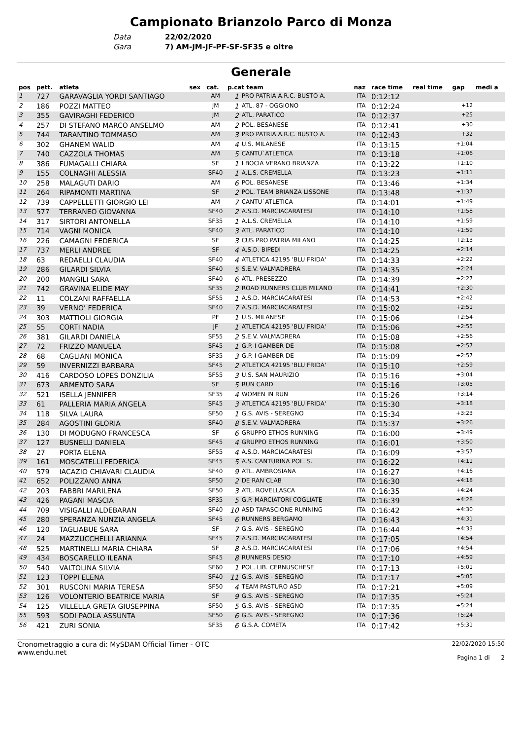Campionato Brianzolo Parco di Monza
Data 22/02/2020
Gara 7) AM-JM-JF-PF-SF-SF35 e oltre
Generale
| pos | pett. | atleta | sex | cat. | p.cat team | | naz | race time | real time | gap | medi a |
| --- | --- | --- | --- | --- | --- | --- | --- | --- | --- | --- | --- |
| 1 | 727 | GARAVAGLIA YORDI SANTIAGO | | AM | 1 | PRO PATRIA A.R.C. BUSTO A. | ITA | 0:12:12 | | | |
| 2 | 186 | POZZI MATTEO | | JM | 1 | ATL. 87 - OGGIONO | ITA | 0:12:24 | | +12 | |
| 3 | 355 | GAVIRAGHI FEDERICO | | JM | 2 | ATL. PARATICO | ITA | 0:12:37 | | +25 | |
| 4 | 257 | DI STEFANO MARCO ANSELMO | | AM | 2 | POL. BESANESE | ITA | 0:12:41 | | +30 | |
| 5 | 744 | TARANTINO TOMMASO | | AM | 3 | PRO PATRIA A.R.C. BUSTO A. | ITA | 0:12:43 | | +32 | |
| 6 | 302 | GHANEM WALID | | AM | 4 | U.S. MILANESE | ITA | 0:13:15 | | +1:04 | |
| 7 | 740 | CAZZOLA THOMAS | | AM | 5 | CANTU`ATLETICA | ITA | 0:13:18 | | +1:06 | |
| 8 | 386 | FUMAGALLI CHIARA | | SF | 1 | I BOCIA VERANO BRIANZA | ITA | 0:13:22 | | +1:10 | |
| 9 | 155 | COLNAGHI ALESSIA | | SF40 | 1 | A.L.S. CREMELLA | ITA | 0:13:23 | | +1:11 | |
| 10 | 258 | MALAGUTI DARIO | | AM | 6 | POL. BESANESE | ITA | 0:13:46 | | +1:34 | |
| 11 | 264 | RIPAMONTI MARTINA | | SF | 2 | POL. TEAM BRIANZA LISSONE | ITA | 0:13:48 | | +1:37 | |
| 12 | 739 | CAPPELLETTI GIORGIO LEI | | AM | 7 | CANTU`ATLETICA | ITA | 0:14:01 | | +1:49 | |
| 13 | 577 | TERRANEO GIOVANNA | | SF40 | 2 | A.S.D. MARCIACARATESI | ITA | 0:14:10 | | +1:58 | |
| 14 | 317 | SIRTORI ANTONELLA | | SF35 | 1 | A.L.S. CREMELLA | ITA | 0:14:10 | | +1:59 | |
| 15 | 714 | VAGNI MONICA | | SF40 | 3 | ATL. PARATICO | ITA | 0:14:10 | | +1:59 | |
| 16 | 226 | CAMAGNI FEDERICA | | SF | 3 | CUS PRO PATRIA MILANO | ITA | 0:14:25 | | +2:13 | |
| 17 | 737 | MERLI ANDREE | | SF | 4 | A.S.D. BIPEDI | ITA | 0:14:25 | | +2:14 | |
| 18 | 63 | REDAELLI CLAUDIA | | SF40 | 4 | ATLETICA 42195 'BLU FRIDA' | ITA | 0:14:33 | | +2:22 | |
| 19 | 286 | GILARDI SILVIA | | SF40 | 5 | S.E.V. VALMADRERA | ITA | 0:14:35 | | +2:24 | |
| 20 | 200 | MANGILI SARA | | SF40 | 6 | ATL. PRESEZZO | ITA | 0:14:39 | | +2:27 | |
| 21 | 742 | GRAVINA ELIDE MAY | | SF35 | 2 | ROAD RUNNERS CLUB MILANO | ITA | 0:14:41 | | +2:30 | |
| 22 | 11 | COLZANI RAFFAELLA | | SF55 | 1 | A.S.D. MARCIACARATESI | ITA | 0:14:53 | | +2:42 | |
| 23 | 39 | VERNO' FEDERICA | | SF40 | 7 | A.S.D. MARCIACARATESI | ITA | 0:15:02 | | +2:51 | |
| 24 | 303 | MATTIOLI GIORGIA | | PF | 1 | U.S. MILANESE | ITA | 0:15:06 | | +2:54 | |
| 25 | 55 | CORTI NADIA | | JF | 1 | ATLETICA 42195 'BLU FRIDA' | ITA | 0:15:06 | | +2:55 | |
| 26 | 381 | GILARDI DANIELA | | SF55 | 2 | S.E.V. VALMADRERA | ITA | 0:15:08 | | +2:56 | |
| 27 | 72 | FRIZZO MANUELA | | SF45 | 1 | G.P. I GAMBER DE | ITA | 0:15:08 | | +2:57 | |
| 28 | 68 | CAGLIANI MONICA | | SF35 | 3 | G.P. I GAMBER DE | ITA | 0:15:09 | | +2:57 | |
| 29 | 59 | INVERNIZZI BARBARA | | SF45 | 2 | ATLETICA 42195 'BLU FRIDA' | ITA | 0:15:10 | | +2:59 | |
| 30 | 416 | CARDOSO LOPES DONZILIA | | SF55 | 3 | U.S. SAN MAURIZIO | ITA | 0:15:16 | | +3:04 | |
| 31 | 673 | ARMENTO SARA | | SF | 5 | RUN CARD | ITA | 0:15:16 | | +3:05 | |
| 32 | 521 | ISELLA JENNIFER | | SF35 | 4 | WOMEN IN RUN | ITA | 0:15:26 | | +3:14 | |
| 33 | 61 | PALLERIA MARIA ANGELA | | SF45 | 3 | ATLETICA 42195 'BLU FRIDA' | ITA | 0:15:30 | | +3:18 | |
| 34 | 118 | SILVA LAURA | | SF50 | 1 | G.S. AVIS - SEREGNO | ITA | 0:15:34 | | +3:23 | |
| 35 | 284 | AGOSTINI GLORIA | | SF40 | 8 | S.E.V. VALMADRERA | ITA | 0:15:37 | | +3:26 | |
| 36 | 130 | DI MODUGNO FRANCESCA | | SF | 6 | GRUPPO ETHOS RUNNING | ITA | 0:16:00 | | +3:49 | |
| 37 | 127 | BUSNELLI DANIELA | | SF45 | 4 | GRUPPO ETHOS RUNNING | ITA | 0:16:01 | | +3:50 | |
| 38 | 27 | PORTA ELENA | | SF55 | 4 | A.S.D. MARCIACARATESI | ITA | 0:16:09 | | +3:57 | |
| 39 | 161 | MOSCATELLI FEDERICA | | SF45 | 5 | A.S. CANTURINA POL. S. | ITA | 0:16:22 | | +4:11 | |
| 40 | 579 | IACAZIO CHIAVARI CLAUDIA | | SF40 | 9 | ATL. AMBROSIANA | ITA | 0:16:27 | | +4:16 | |
| 41 | 652 | POLIZZANO ANNA | | SF50 | 2 | DE RAN CLAB | ITA | 0:16:30 | | +4:18 | |
| 42 | 203 | FABBRI MARILENA | | SF50 | 3 | ATL. ROVELLASCA | ITA | 0:16:35 | | +4:24 | |
| 43 | 426 | PAGANI MASCIA | | SF35 | 5 | G.P. MARCIATORI COGLIATE | ITA | 0:16:39 | | +4:28 | |
| 44 | 709 | VISIGALLI ALDEBARAN | | SF40 | 10 | ASD TAPASCIONE RUNNING | ITA | 0:16:42 | | +4:30 | |
| 45 | 280 | SPERANZA NUNZIA ANGELA | | SF45 | 6 | RUNNERS BERGAMO | ITA | 0:16:43 | | +4:31 | |
| 46 | 120 | TAGLIABUE SARA | | SF | 7 | G.S. AVIS - SEREGNO | ITA | 0:16:44 | | +4:33 | |
| 47 | 24 | MAZZUCCHELLI ARIANNA | | SF45 | 7 | A.S.D. MARCIACARATESI | ITA | 0:17:05 | | +4:54 | |
| 48 | 525 | MARTINELLI MARIA CHIARA | | SF | 8 | A.S.D. MARCIACARATESI | ITA | 0:17:06 | | +4:54 | |
| 49 | 434 | BOSCARELLO ILEANA | | SF45 | 8 | RUNNERS DESIO | ITA | 0:17:10 | | +4:59 | |
| 50 | 540 | VALTOLINA SILVIA | | SF60 | 1 | POL. LIB. CERNUSCHESE | ITA | 0:17:13 | | +5:01 | |
| 51 | 123 | TOPPI ELENA | | SF40 | 11 | G.S. AVIS - SEREGNO | ITA | 0:17:17 | | +5:05 | |
| 52 | 301 | RUSCONI MARIA TERESA | | SF50 | 4 | TEAM PASTURO ASD | ITA | 0:17:21 | | +5:09 | |
| 53 | 126 | VOLONTERIO BEATRICE MARIA | | SF | 9 | G.S. AVIS - SEREGNO | ITA | 0:17:35 | | +5:24 | |
| 54 | 125 | VILLELLA GRETA GIUSEPPINA | | SF50 | 5 | G.S. AVIS - SEREGNO | ITA | 0:17:35 | | +5:24 | |
| 55 | 593 | SODI PAOLA ASSUNTA | | SF50 | 6 | G.S. AVIS - SEREGNO | ITA | 0:17:36 | | +5:24 | |
| 56 | 421 | ZURI SONIA | | SF35 | 6 | G.S.A. COMETA | ITA | 0:17:42 | | +5:31 | |
Cronometraggio a cura di: MySDAM Official Timer - OTC
www.endu.net
22/02/2020 15:50
Pagina 1 di 2